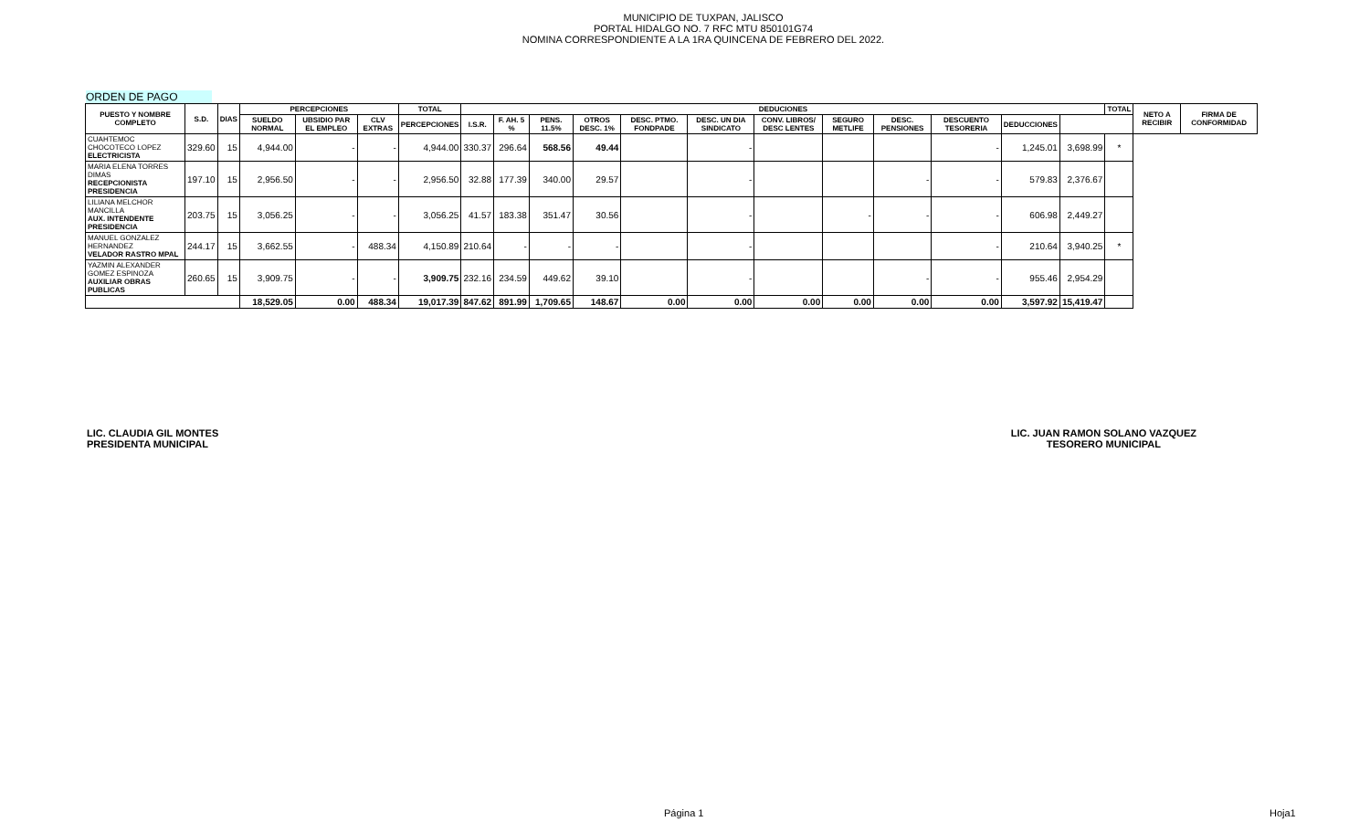MUNICIPIO DE TUXPAN, JALISCO
PORTAL HIDALGO NO. 7 RFC MTU 850101G74
NOMINA CORRESPONDIENTE A LA 1RA QUINCENA DE FEBRERO DEL 2022.
ORDEN DE PAGO
| PUESTO Y NOMBRE COMPLETO | S.D. | DIAS | PERCEPCIONES | | | TOTAL | DEDUCIONES | | | | | | | | | | | | TOTAL | NETO A RECIBIR | FIRMA DE CONFORMIDAD |
| --- | --- | --- | --- | --- | --- | --- | --- | --- | --- | --- | --- | --- | --- | --- | --- | --- | --- | --- | --- | --- | --- |
| | | | SUELDO NORMAL | UBSIDIO PAR EL EMPLEO | CLV EXTRAS | PERCEPCIONES | I.S.R. | F. AH. 5 % | PENS. 11.5% | OTROS DESC. 1% | DESC. PTMO. FONDPADE | DESC. UN DIA SINDICATO | CONV. LIBROS/ DESC LENTES | SEGURO METLIFE | DESC. PENSIONES | DESCUENTO TESORERIA | DEDUCCIONES | | | | |
| CUAHTEMOC CHOCOTECO LOPEZ ELECTRICISTA | 329.60 | 15 | 4,944.00 | - | - | 4,944.00 | 330.37 | 296.64 | 568.56 | 49.44 | | - | | | | - | 1,245.01 | 3,698.99 | * | | |
| MARIA ELENA TORRES DIMAS RECEPCIONISTA PRESIDENCIA | 197.10 | 15 | 2,956.50 | - | - | 2,956.50 | 32.88 | 177.39 | 340.00 | 29.57 | | - | | | - | - | 579.83 | 2,376.67 | | | |
| LILIANA MELCHOR MANCILLA AUX. INTENDENTE PRESIDENCIA | 203.75 | 15 | 3,056.25 | - | - | 3,056.25 | 41.57 | 183.38 | 351.47 | 30.56 | | - | | - | - | - | 606.98 | 2,449.27 | | | |
| MANUEL GONZALEZ HERNANDEZ VELADOR RASTRO MPAL | 244.17 | 15 | 3,662.55 | - | 488.34 | 4,150.89 | 210.64 | - | - | - | | - | | | | - | 210.64 | 3,940.25 | * | | |
| YAZMIN ALEXANDER GOMEZ ESPINOZA AUXILIAR OBRAS PUBLICAS | 260.65 | 15 | 3,909.75 | - | - | 3,909.75 | 232.16 | 234.59 | 449.62 | 39.10 | | - | | | - | - | 955.46 | 2,954.29 | | | |
| | | | 18,529.05 | 0.00 | 488.34 | 19,017.39 | 847.62 | 891.99 | 1,709.65 | 148.67 | 0.00 | 0.00 | 0.00 | 0.00 | 0.00 | 0.00 | 3,597.92 | 15,419.47 | | | |
LIC. CLAUDIA GIL MONTES
PRESIDENTA MUNICIPAL
LIC. JUAN RAMON SOLANO VAZQUEZ
TESORERO MUNICIPAL
Página 1 Hoja1